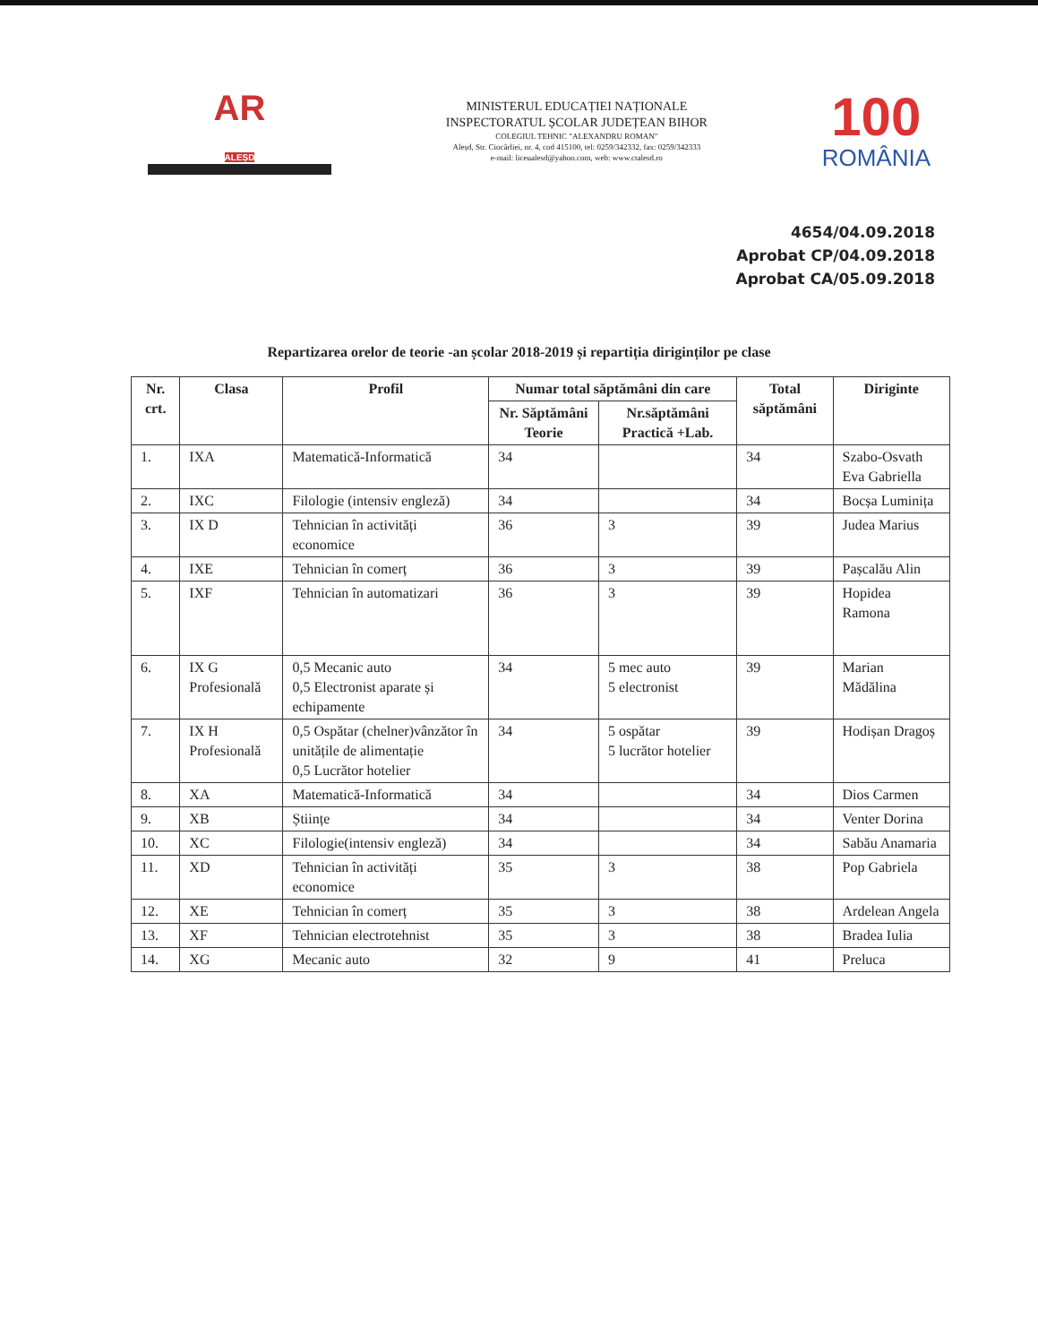AR
ALEȘD
MINISTERUL EDUCAȚIEI NAȚIONALE
INSPECTORATUL ȘCOLAR JUDEȚEAN BIHOR
COLEGIUL TEHNIC "ALEXANDRU ROMAN"
Aleșd, Str. Ciocârliei, nr. 4, cod 415100, tel: 0259/342332, fax: 0259/342333
e-mail: liceualesd@yahoo.com, web: www.ctalesd.ro
100
ROMÂNIA
4654/04.09.2018
Aprobat CP/04.09.2018
Aprobat CA/05.09.2018
Repartizarea orelor de teorie -an școlar 2018-2019 și repartiția diriginților pe clase
| Nr. crt. | Clasa | Profil | Numar total săptămâni din care | | Total săptămâni | Diriginte |
| --- | --- | --- | --- | --- | --- | --- |
| | | | Nr. Săptămâni Teorie | Nr.săptămâni Practică +Lab. | | |
| 1. | IXA | Matematică-Informatică | 34 | | 34 | Szabo-Osvath Eva Gabriella |
| 2. | IXC | Filologie (intensiv engleză) | 34 | | 34 | Bocșa Luminița |
| 3. | IX D | Tehnician în activități economice | 36 | 3 | 39 | Judea Marius |
| 4. | IXE | Tehnician în comerț | 36 | 3 | 39 | Pașcalău Alin |
| 5. | IXF | Tehnician în automatizari | 36 | 3 | 39 | Hopidea Ramona |
| 6. | IX G Profesională | 0,5 Mecanic auto 0,5 Electronist aparate și echipamente | 34 | 5 mec auto 5 electronist | 39 | Marian Mădălina |
| 7. | IX H Profesională | 0,5 Ospătar (chelner)vânzător în unitățile de alimentație 0,5 Lucrător hotelier | 34 | 5 ospătar 5 lucrător hotelier | 39 | Hodișan Dragoș |
| 8. | XA | Matematică-Informatică | 34 | | 34 | Dios Carmen |
| 9. | XB | Științe | 34 | | 34 | Venter Dorina |
| 10. | XC | Filologie(intensiv engleză) | 34 | | 34 | Sabău Anamaria |
| 11. | XD | Tehnician în activități economice | 35 | 3 | 38 | Pop Gabriela |
| 12. | XE | Tehnician în comerț | 35 | 3 | 38 | Ardelean Angela |
| 13. | XF | Tehnician electrotehnist | 35 | 3 | 38 | Bradea Iulia |
| 14. | XG | Mecanic auto | 32 | 9 | 41 | Preluca |